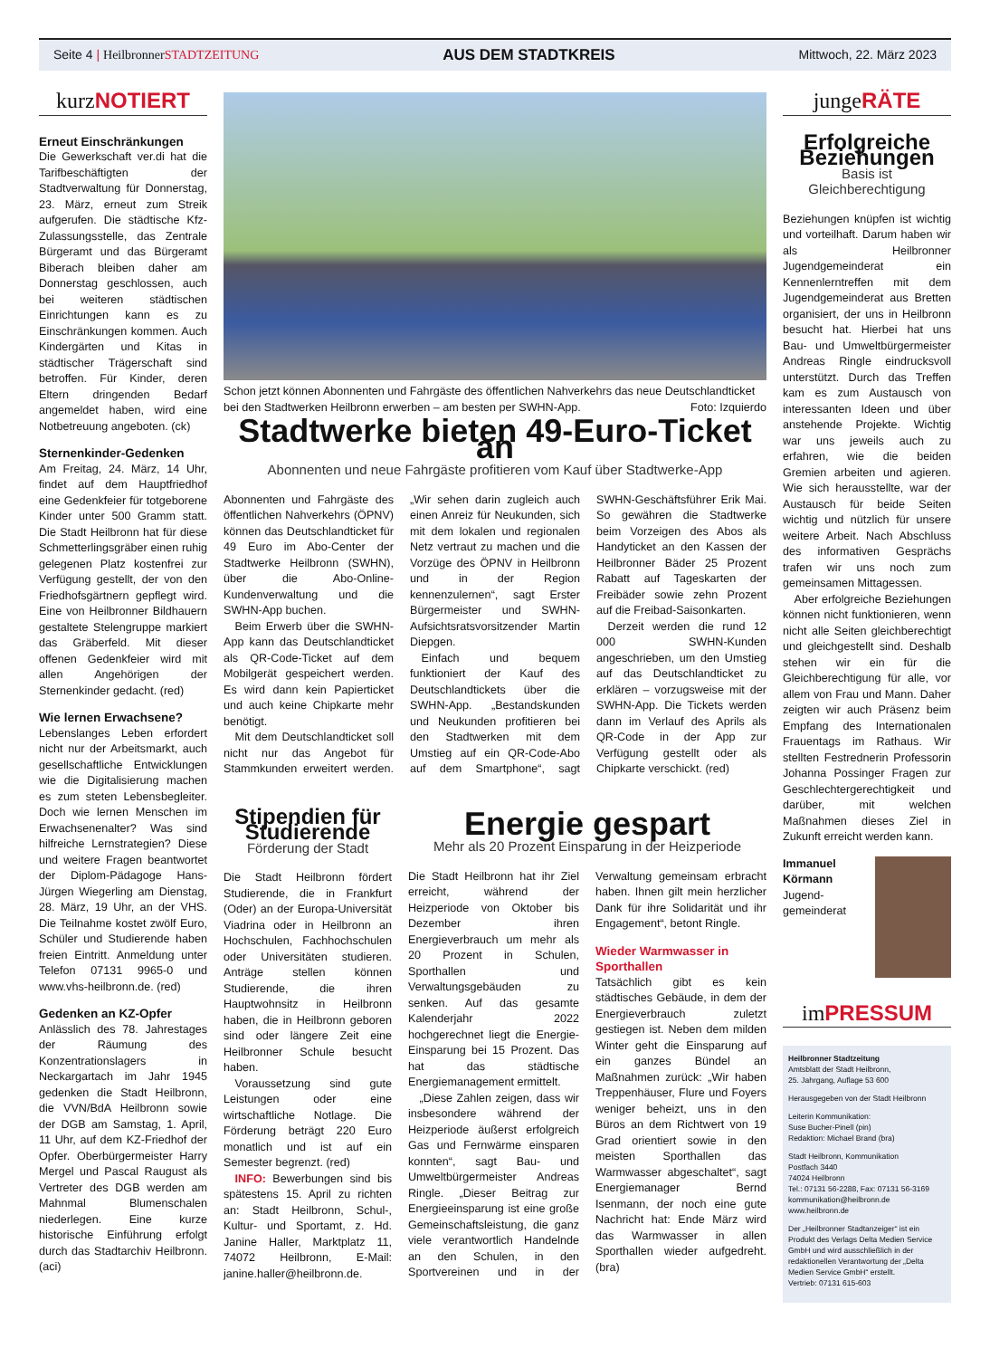Seite 4 | HeilbronnerSTADTZEITUNG AUS DEM STADTKREIS Mittwoch, 22. März 2023
kurzNOTIERT
Erneut Einschränkungen
Die Gewerkschaft ver.di hat die Tarifbeschäftigten der Stadtverwaltung für Donnerstag, 23. März, erneut zum Streik aufgerufen. Die städtische Kfz-Zulassungsstelle, das Zentrale Bürgeramt und das Bürgeramt Biberach bleiben daher am Donnerstag geschlossen, auch bei weiteren städtischen Einrichtungen kann es zu Einschränkungen kommen. Auch Kindergärten und Kitas in städtischer Trägerschaft sind betroffen. Für Kinder, deren Eltern dringenden Bedarf angemeldet haben, wird eine Notbetreuung angeboten. (ck)
Sternenkinder-Gedenken
Am Freitag, 24. März, 14 Uhr, findet auf dem Hauptfriedhof eine Gedenkfeier für totgeborene Kinder unter 500 Gramm statt. Die Stadt Heilbronn hat für diese Schmetterlingsgräber einen ruhig gelegenen Platz kostenfrei zur Verfügung gestellt, der von den Friedhofsgärtnern gepflegt wird. Eine von Heilbronner Bildhauern gestaltete Stelengruppe markiert das Gräberfeld. Mit dieser offenen Gedenkfeier wird mit allen Angehörigen der Sternenkinder gedacht. (red)
Wie lernen Erwachsene?
Lebenslanges Leben erfordert nicht nur der Arbeitsmarkt, auch gesellschaftliche Entwicklungen wie die Digitalisierung machen es zum steten Lebensbegleiter. Doch wie lernen Menschen im Erwachsenenalter? Was sind hilfreiche Lernstrategien? Diese und weitere Fragen beantwortet der Diplom-Pädagoge Hans-Jürgen Wiegerling am Dienstag, 28. März, 19 Uhr, an der VHS. Die Teilnahme kostet zwölf Euro, Schüler und Studierende haben freien Eintritt. Anmeldung unter Telefon 07131 9965-0 und www.vhs-heilbronn.de. (red)
Gedenken an KZ-Opfer
Anlässlich des 78. Jahrestages der Räumung des Konzentrationslagers in Neckargartach im Jahr 1945 gedenken die Stadt Heilbronn, die VVN/BdA Heilbronn sowie der DGB am Samstag, 1. April, 11 Uhr, auf dem KZ-Friedhof der Opfer. Oberbürgermeister Harry Mergel und Pascal Raugust als Vertreter des DGB werden am Mahnmal Blumenschalen niederlegen. Eine kurze historische Einführung erfolgt durch das Stadtarchiv Heilbronn. (aci)
Schon jetzt können Abonnenten und Fahrgäste des öffentlichen Nahverkehrs das neue Deutschlandticket bei den Stadtwerken Heilbronn erwerben – am besten per SWHN-App. Foto: Izquierdo
Stadtwerke bieten 49-Euro-Ticket an
Abonnenten und neue Fahrgäste profitieren vom Kauf über Stadtwerke-App
Abonnenten und Fahrgäste des öffentlichen Nahverkehrs (ÖPNV) können das Deutschlandticket für 49 Euro im Abo-Center der Stadtwerke Heilbronn (SWHN), über die Abo-Online-Kundenverwaltung und die SWHN-App buchen.
 Beim Erwerb über die SWHN-App kann das Deutschlandticket als QR-Code-Ticket auf dem Mobilgerät gespeichert werden. Es wird dann kein Papierticket und auch keine Chipkarte mehr benötigt.
 Mit dem Deutschlandticket soll nicht nur das Angebot für Stammkunden erweitert werden. „Wir sehen darin zugleich auch einen Anreiz für Neukunden, sich mit dem lokalen und regionalen Netz vertraut zu machen und die Vorzüge des ÖPNV in Heilbronn und in der Region kennenzulernen“, sagt Erster Bürgermeister und SWHN-Aufsichtsratsvorsitzender Martin Diepgen.
 Einfach und bequem funktioniert der Kauf des Deutschlandtickets über die SWHN-App. „Bestandskunden und Neukunden profitieren bei den Stadtwerken mit dem Umstieg auf ein QR-Code-Abo auf dem Smartphone“, sagt SWHN-Geschäftsführer Erik Mai. So gewähren die Stadtwerke beim Vorzeigen des Abos als Handyticket an den Kassen der Heilbronner Bäder 25 Prozent Rabatt auf Tageskarten der Freibäder sowie zehn Prozent auf die Freibad-Saisonkarten.
 Derzeit werden die rund 12 000 SWHN-Kunden angeschrieben, um den Umstieg auf das Deutschlandticket zu erklären – vorzugsweise mit der SWHN-App. Die Tickets werden dann im Verlauf des Aprils als QR-Code in der App zur Verfügung gestellt oder als Chipkarte verschickt. (red)
Stipendien für Studierende
Förderung der Stadt
Die Stadt Heilbronn fördert Studierende, die in Frankfurt (Oder) an der Europa-Universität Viadrina oder in Heilbronn an Hochschulen, Fachhochschulen oder Universitäten studieren. Anträge stellen können Studierende, die ihren Hauptwohnsitz in Heilbronn haben, die in Heilbronn geboren sind oder längere Zeit eine Heilbronner Schule besucht haben.
 Voraussetzung sind gute Leistungen oder eine wirtschaftliche Notlage. Die Förderung beträgt 220 Euro monatlich und ist auf ein Semester begrenzt. (red)
 INFO: Bewerbungen sind bis spätestens 15. April zu richten an: Stadt Heilbronn, Schul-, Kultur- und Sportamt, z. Hd. Janine Haller, Marktplatz 11, 74072 Heilbronn, E-Mail: janine.haller@heilbronn.de.
Energie gespart
Mehr als 20 Prozent Einsparung in der Heizperiode
Die Stadt Heilbronn hat ihr Ziel erreicht, während der Heizperiode von Oktober bis Dezember ihren Energieverbrauch um mehr als 20 Prozent in Schulen, Sporthallen und Verwaltungsgebäuden zu senken. Auf das gesamte Kalenderjahr 2022 hochgerechnet liegt die Energie-Einsparung bei 15 Prozent. Das hat das städtische Energiemanagement ermittelt.
 „Diese Zahlen zeigen, dass wir insbesondere während der Heizperiode äußerst erfolgreich Gas und Fernwärme einsparen konnten“, sagt Bau- und Umweltbürgermeister Andreas Ringle. „Dieser Beitrag zur Energieeinsparung ist eine große Gemeinschaftsleistung, die ganz viele verantwortlich Handelnde an den Schulen, in den Sportvereinen und in der Verwaltung gemeinsam erbracht haben. Ihnen gilt mein herzlicher Dank für ihre Solidarität und ihr Engagement“, betont Ringle.
Wieder Warmwasser in Sporthallen
Tatsächlich gibt es kein städtisches Gebäude, in dem der Energieverbrauch zuletzt gestiegen ist. Neben dem milden Winter geht die Einsparung auf ein ganzes Bündel an Maßnahmen zurück: „Wir haben Treppenhäuser, Flure und Foyers weniger beheizt, uns in den Büros an dem Richtwert von 19 Grad orientiert sowie in den meisten Sporthallen das Warmwasser abgeschaltet“, sagt Energiemanager Bernd Isenmann, der noch eine gute Nachricht hat: Ende März wird das Warmwasser in allen Sporthallen wieder aufgedreht. (bra)
jungeRÄTE
Erfolgreiche Beziehungen
Basis ist Gleichberechtigung
Beziehungen knüpfen ist wichtig und vorteilhaft. Darum haben wir als Heilbronner Jugendgemeinderat ein Kennenlerntreffen mit dem Jugendgemeinderat aus Bretten organisiert, der uns in Heilbronn besucht hat. Hierbei hat uns Bau- und Umweltbürgermeister Andreas Ringle eindrucksvoll unterstützt. Durch das Treffen kam es zum Austausch von interessanten Ideen und über anstehende Projekte. Wichtig war uns jeweils auch zu erfahren, wie die beiden Gremien arbeiten und agieren. Wie sich herausstellte, war der Austausch für beide Seiten wichtig und nützlich für unsere weitere Arbeit. Nach Abschluss des informativen Gesprächs trafen wir uns noch zum gemeinsamen Mittagessen.
 Aber erfolgreiche Beziehungen können nicht funktionieren, wenn nicht alle Seiten gleichberechtigt und gleichgestellt sind. Deshalb stehen wir ein für die Gleichberechtigung für alle, vor allem von Frau und Mann. Daher zeigten wir auch Präsenz beim Empfang des Internationalen Frauentags im Rathaus. Wir stellten Festrednerin Professorin Johanna Possinger Fragen zur Geschlechtergerechtigkeit und darüber, mit welchen Maßnahmen dieses Ziel in Zukunft erreicht werden kann.
Immanuel Körmann
Jugend-gemeinderat
imPRESSUM
Heilbronner Stadtzeitung
Amtsblatt der Stadt Heilbronn,
25. Jahrgang, Auflage 53 600
Herausgegeben von der Stadt Heilbronn
Leiterin Kommunikation:
Suse Bucher-Pinell (pin)
Redaktion: Michael Brand (bra)
Stadt Heilbronn, Kommunikation
Postfach 3440
74024 Heilbronn
Tel.: 07131 56-2288, Fax: 07131 56-3169
kommunikation@heilbronn.de
www.heilbronn.de
Der „Heilbronner Stadtanzeiger“ ist ein Produkt des Verlags Delta Medien Service GmbH und wird ausschließlich in der redaktionellen Verantwortung der „Delta Medien Service GmbH“ erstellt.
Vertrieb: 07131 615-603